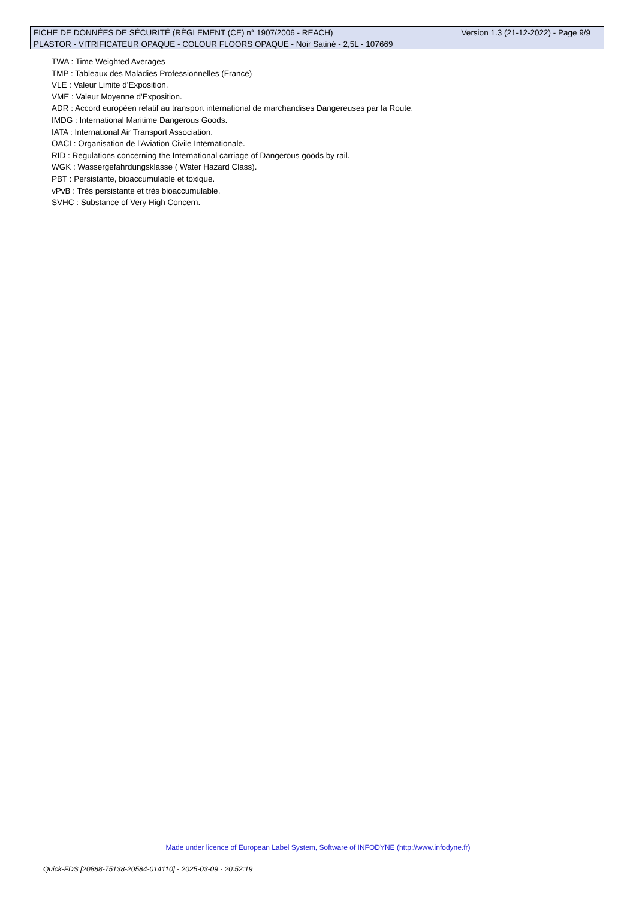FICHE DE DONNÉES DE SÉCURITÉ (RÈGLEMENT (CE) n° 1907/2006 - REACH) Version 1.3 (21-12-2022) - Page 9/9
PLASTOR - VITRIFICATEUR OPAQUE - COLOUR FLOORS OPAQUE - Noir Satiné - 2,5L - 107669
TWA : Time Weighted Averages
TMP : Tableaux des Maladies Professionnelles (France)
VLE : Valeur Limite d'Exposition.
VME : Valeur Moyenne d'Exposition.
ADR : Accord européen relatif au transport international de marchandises Dangereuses par la Route.
IMDG : International Maritime Dangerous Goods.
IATA : International Air Transport Association.
OACI : Organisation de l'Aviation Civile Internationale.
RID : Regulations concerning the International carriage of Dangerous goods by rail.
WGK : Wassergefahrdungsklasse ( Water Hazard Class).
PBT : Persistante, bioaccumulable et toxique.
vPvB : Très persistante et très bioaccumulable.
SVHC : Substance of Very High Concern.
Made under licence of European Label System, Software of INFODYNE (http://www.infodyne.fr)
Quick-FDS [20888-75138-20584-014110] - 2025-03-09 - 20:52:19